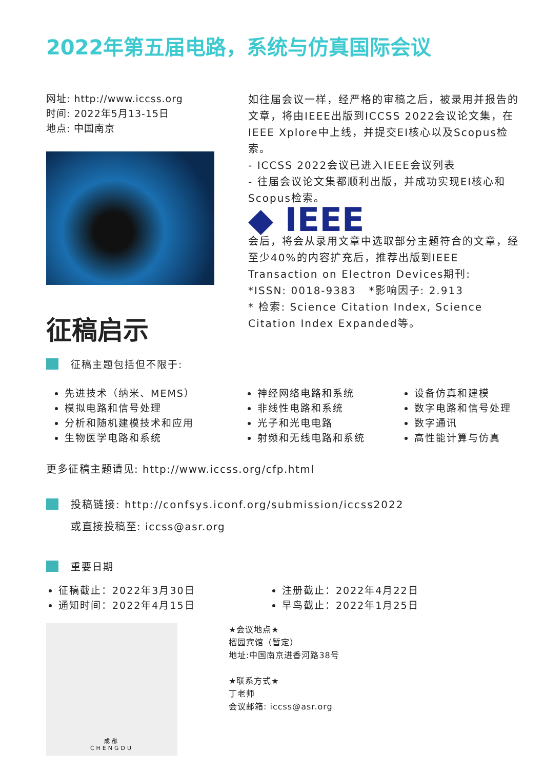2022年第五届电路，系统与仿真国际会议
网址: http://www.iccss.org
时间: 2022年5月13-15日
地点: 中国南京
征稿启示
征稿主题包括但不限于:
如往届会议一样，经严格的审稿之后，被录用并报告的文章，将由IEEE出版到ICCSS 2022会议论文集，在IEEE Xplore中上线，并提交EI核心以及Scopus检索。
- ICCSS 2022会议已进入IEEE会议列表
- 往届会议论文集都顺利出版，并成功实现EI核心和Scopus检索。
◆ IEEE
会后，将会从录用文章中选取部分主题符合的文章，经至少40%的内容扩充后，推荐出版到IEEE Transaction on Electron Devices期刊:
*ISSN: 0018-9383 *影响因子: 2.913
* 检索: Science Citation Index, Science Citation Index Expanded等。
先进技术（纳米、MEMS）
模拟电路和信号处理
分析和随机建模技术和应用
生物医学电路和系统
神经网络电路和系统
非线性电路和系统
光子和光电电路
射频和无线电路和系统
设备仿真和建模
数字电路和信号处理
数字通讯
高性能计算与仿真
更多征稿主题请见: http://www.iccss.org/cfp.html
投稿链接: http://confsys.iconf.org/submission/iccss2022
或直接投稿至: iccss@asr.org
重要日期
征稿截止：2022年3月30日
通知时间：2022年4月15日
注册截止：2022年4月22日
早鸟截止：2022年1月25日
成都
CHENGDU
★会议地点★
榴园宾馆（暂定）
地址:中国南京进香河路38号
★联系方式★
丁老师
会议邮箱: iccss@asr.org